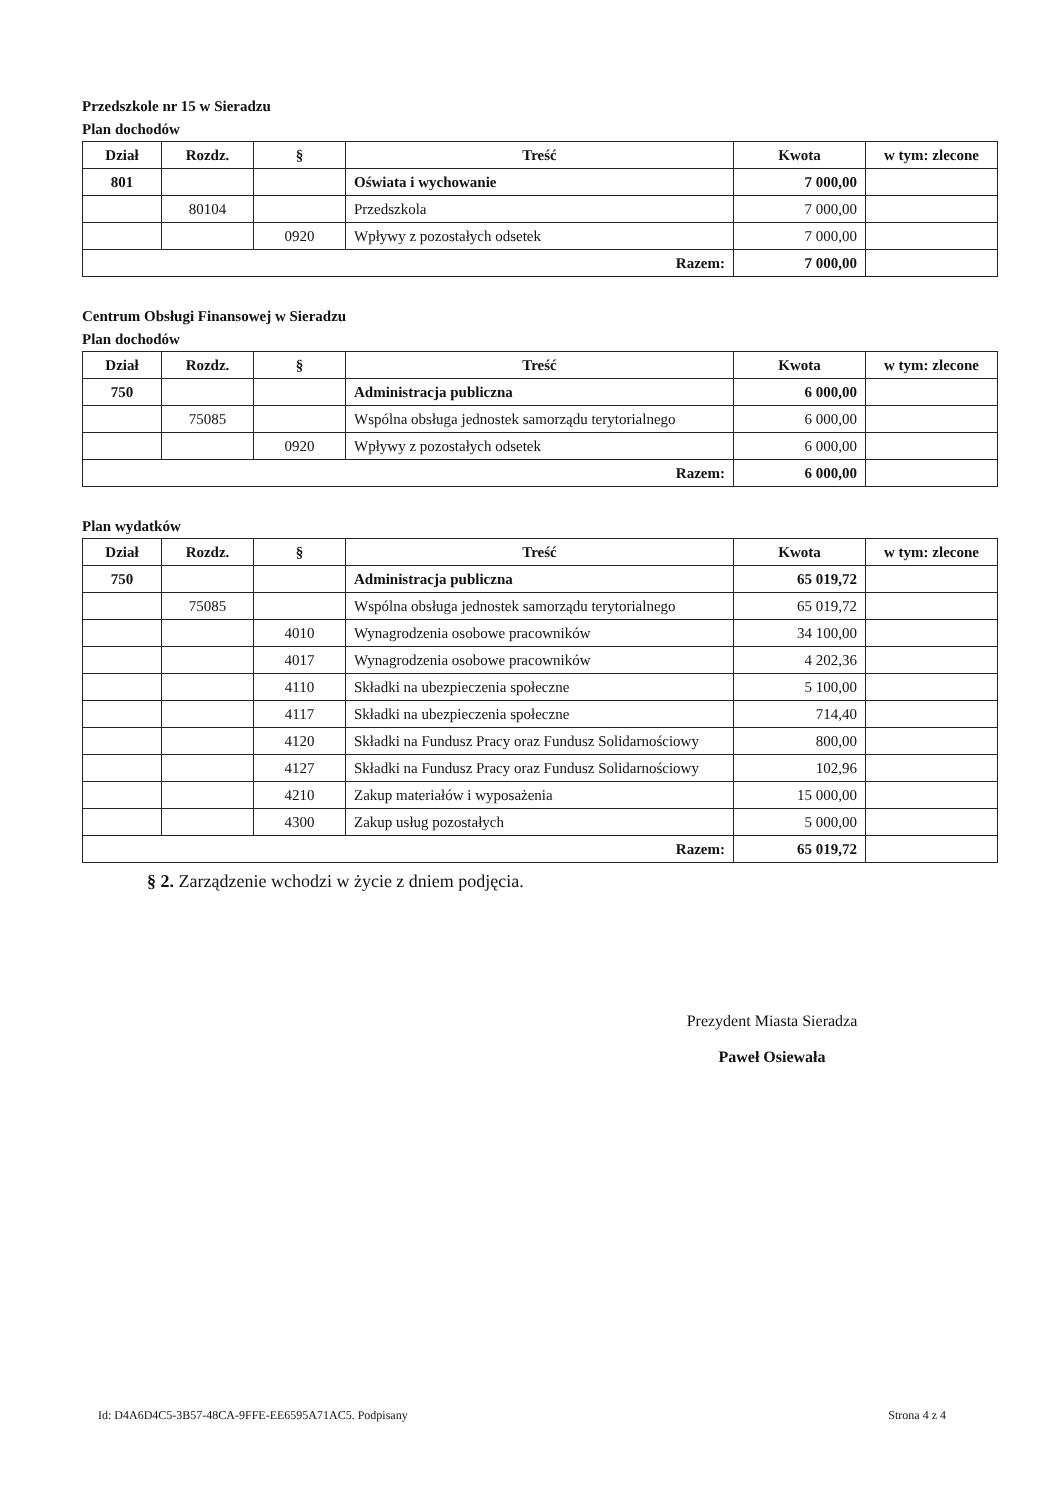Przedszkole nr 15 w Sieradzu
Plan dochodów
| Dział | Rozdz. | § | Treść | Kwota | w tym: zlecone |
| --- | --- | --- | --- | --- | --- |
| 801 | | | Oświata i wychowanie | 7 000,00 | |
| | 80104 | | Przedszkola | 7 000,00 | |
| | | 0920 | Wpływy z pozostałych odsetek | 7 000,00 | |
| Razem: | | | | 7 000,00 | |
Centrum Obsługi Finansowej w Sieradzu
Plan dochodów
| Dział | Rozdz. | § | Treść | Kwota | w tym: zlecone |
| --- | --- | --- | --- | --- | --- |
| 750 | | | Administracja publiczna | 6 000,00 | |
| | 75085 | | Wspólna obsługa jednostek samorządu terytorialnego | 6 000,00 | |
| | | 0920 | Wpływy z pozostałych odsetek | 6 000,00 | |
| Razem: | | | | 6 000,00 | |
Plan wydatków
| Dział | Rozdz. | § | Treść | Kwota | w tym: zlecone |
| --- | --- | --- | --- | --- | --- |
| 750 | | | Administracja publiczna | 65 019,72 | |
| | 75085 | | Wspólna obsługa jednostek samorządu terytorialnego | 65 019,72 | |
| | | 4010 | Wynagrodzenia osobowe pracowników | 34 100,00 | |
| | | 4017 | Wynagrodzenia osobowe pracowników | 4 202,36 | |
| | | 4110 | Składki na ubezpieczenia społeczne | 5 100,00 | |
| | | 4117 | Składki na ubezpieczenia społeczne | 714,40 | |
| | | 4120 | Składki na Fundusz Pracy oraz Fundusz Solidarnościowy | 800,00 | |
| | | 4127 | Składki na Fundusz Pracy oraz Fundusz Solidarnościowy | 102,96 | |
| | | 4210 | Zakup materiałów i wyposażenia | 15 000,00 | |
| | | 4300 | Zakup usług pozostałych | 5 000,00 | |
| Razem: | | | | 65 019,72 | |
§ 2. Zarządzenie wchodzi w życie z dniem podjęcia.
Prezydent Miasta Sieradza
Paweł Osiewała
Id: D4A6D4C5-3B57-48CA-9FFE-EE6595A71AC5. Podpisany Strona 4 z 4